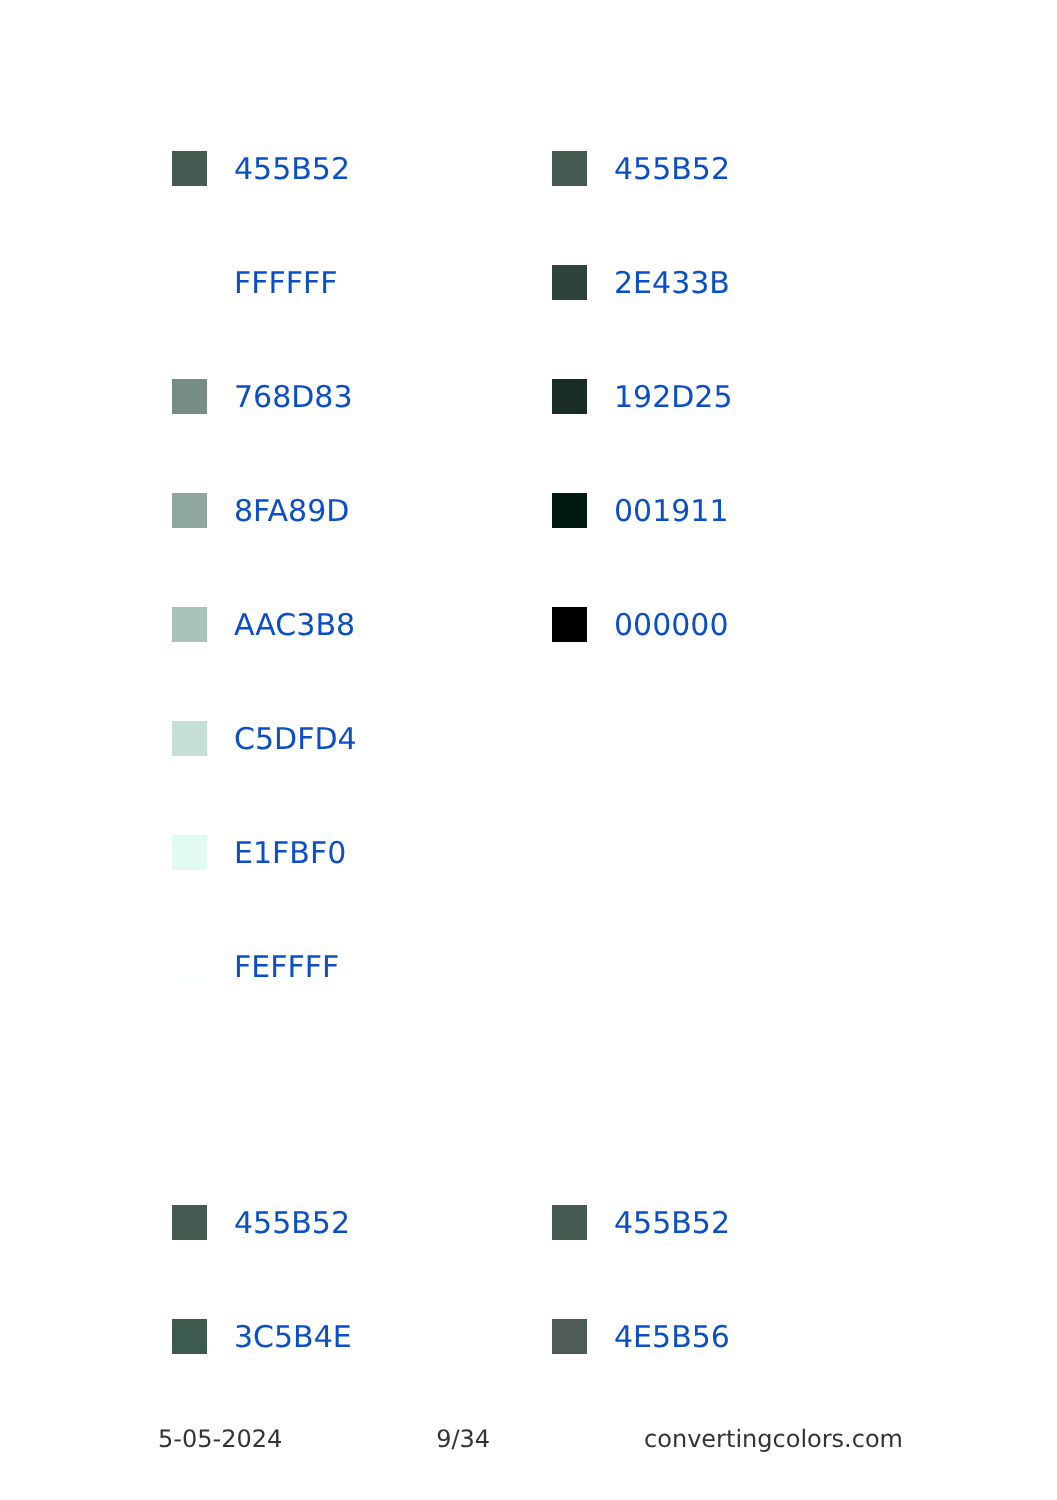455B52
FFFFFF
768D83
8FA89D
AAC3B8
C5DFD4
E1FBF0
FEFFFF
455B52
2E433B
192D25
001911
000000
455B52
3C5B4E
455B52
4E5B56
5-05-2024 9/34 convertingcolors.com